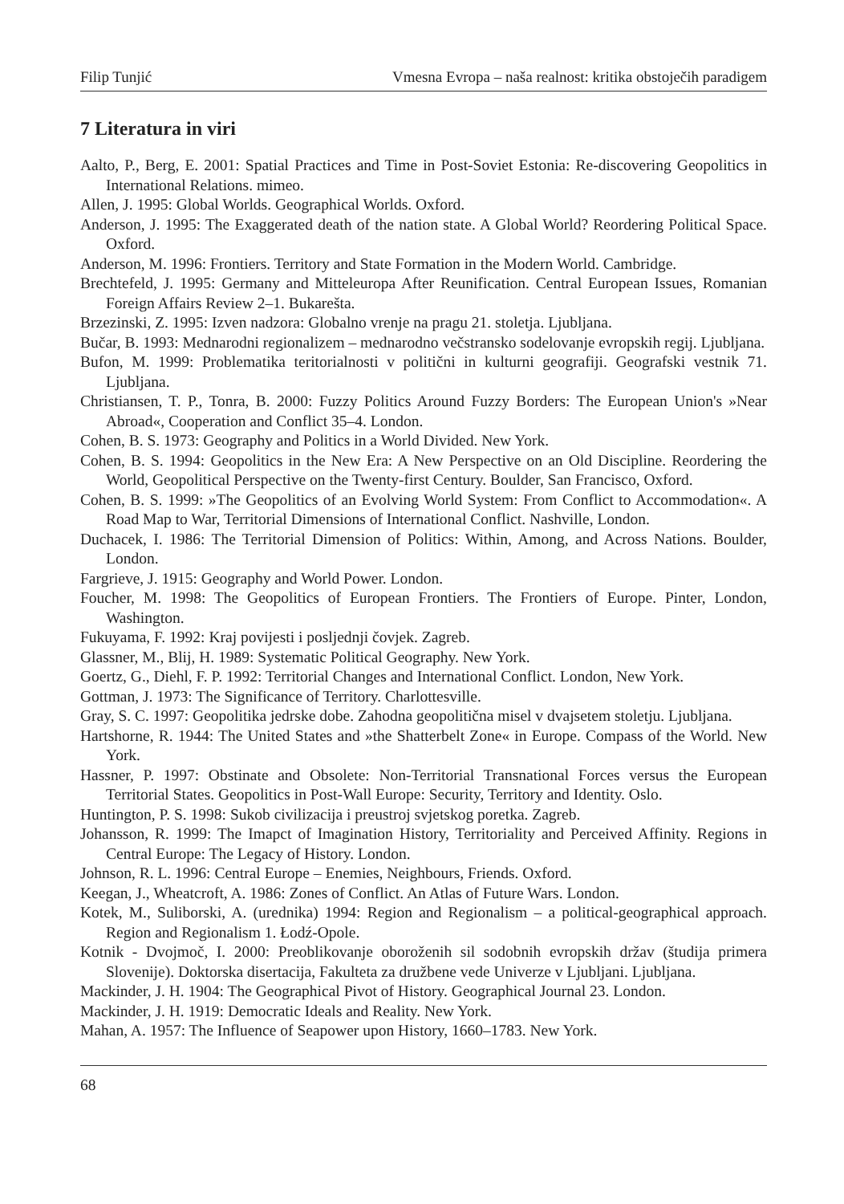Filip Tunjić Vmesna Evropa – naša realnost: kritika obstoječih paradigem
7 Literatura in viri
Aalto, P., Berg, E. 2001: Spatial Practices and Time in Post-Soviet Estonia: Re-discovering Geopolitics in International Relations. mimeo.
Allen, J. 1995: Global Worlds. Geographical Worlds. Oxford.
Anderson, J. 1995: The Exaggerated death of the nation state. A Global World? Reordering Political Space. Oxford.
Anderson, M. 1996: Frontiers. Territory and State Formation in the Modern World. Cambridge.
Brechtefeld, J. 1995: Germany and Mitteleuropa After Reunification. Central European Issues, Romanian Foreign Affairs Review 2–1. Bukarešta.
Brzezinski, Z. 1995: Izven nadzora: Globalno vrenje na pragu 21. stoletja. Ljubljana.
Bučar, B. 1993: Mednarodni regionalizem – mednarodno večstransko sodelovanje evropskih regij. Ljubljana.
Bufon, M. 1999: Problematika teritorialnosti v politični in kulturni geografiji. Geografski vestnik 71. Ljubljana.
Christiansen, T. P., Tonra, B. 2000: Fuzzy Politics Around Fuzzy Borders: The European Union's »Near Abroad«, Cooperation and Conflict 35–4. London.
Cohen, B. S. 1973: Geography and Politics in a World Divided. New York.
Cohen, B. S. 1994: Geopolitics in the New Era: A New Perspective on an Old Discipline. Reordering the World, Geopolitical Perspective on the Twenty-first Century. Boulder, San Francisco, Oxford.
Cohen, B. S. 1999: »The Geopolitics of an Evolving World System: From Conflict to Accommodation«. A Road Map to War, Territorial Dimensions of International Conflict. Nashville, London.
Duchacek, I. 1986: The Territorial Dimension of Politics: Within, Among, and Across Nations. Boulder, London.
Fargrieve, J. 1915: Geography and World Power. London.
Foucher, M. 1998: The Geopolitics of European Frontiers. The Frontiers of Europe. Pinter, London, Washington.
Fukuyama, F. 1992: Kraj povijesti i posljednji čovjek. Zagreb.
Glassner, M., Blij, H. 1989: Systematic Political Geography. New York.
Goertz, G., Diehl, F. P. 1992: Territorial Changes and International Conflict. London, New York.
Gottman, J. 1973: The Significance of Territory. Charlottesville.
Gray, S. C. 1997: Geopolitika jedrske dobe. Zahodna geopolitična misel v dvajsetem stoletju. Ljubljana.
Hartshorne, R. 1944: The United States and »the Shatterbelt Zone« in Europe. Compass of the World. New York.
Hassner, P. 1997: Obstinate and Obsolete: Non-Territorial Transnational Forces versus the European Territorial States. Geopolitics in Post-Wall Europe: Security, Territory and Identity. Oslo.
Huntington, P. S. 1998: Sukob civilizacija i preustroj svjetskog poretka. Zagreb.
Johansson, R. 1999: The Imapct of Imagination History, Territoriality and Perceived Affinity. Regions in Central Europe: The Legacy of History. London.
Johnson, R. L. 1996: Central Europe – Enemies, Neighbours, Friends. Oxford.
Keegan, J., Wheatcroft, A. 1986: Zones of Conflict. An Atlas of Future Wars. London.
Kotek, M., Suliborski, A. (urednika) 1994: Region and Regionalism – a political-geographical approach. Region and Regionalism 1. Łodź-Opole.
Kotnik - Dvojmoč, I. 2000: Preoblikovanje oboroženih sil sodobnih evropskih držav (študija primera Slovenije). Doktorska disertacija, Fakulteta za družbene vede Univerze v Ljubljani. Ljubljana.
Mackinder, J. H. 1904: The Geographical Pivot of History. Geographical Journal 23. London.
Mackinder, J. H. 1919: Democratic Ideals and Reality. New York.
Mahan, A. 1957: The Influence of Seapower upon History, 1660–1783. New York.
68